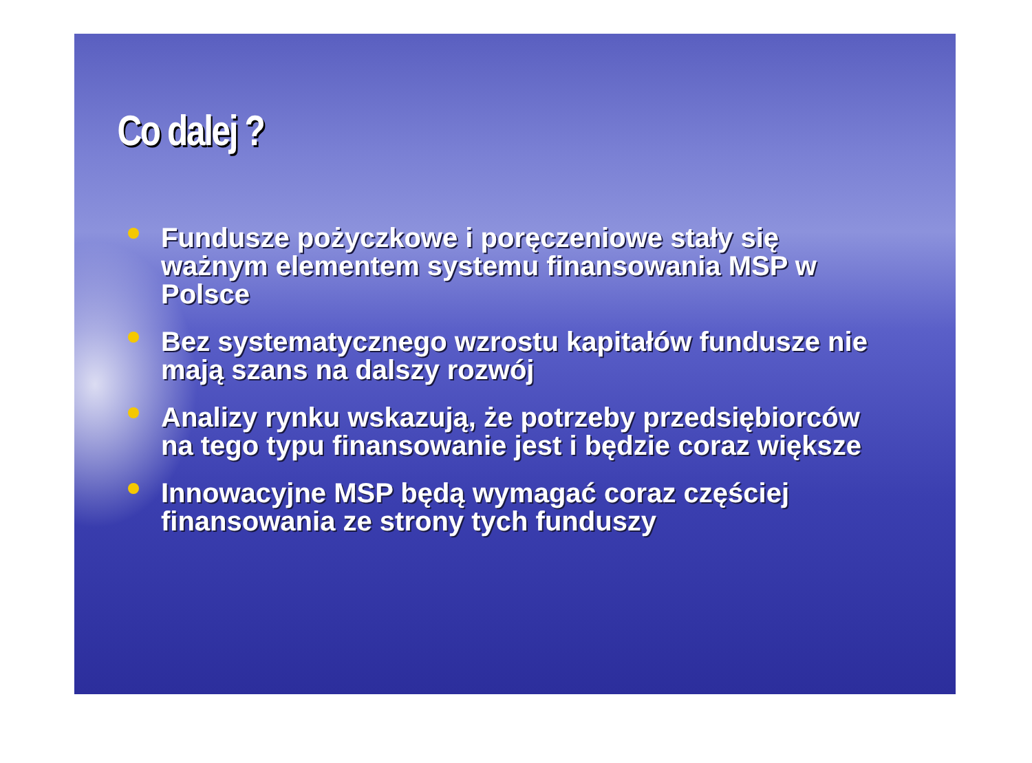Co dalej ?
Fundusze pożyczkowe i poręczeniowe stały się ważnym elementem systemu finansowania MSP w Polsce
Bez systematycznego wzrostu kapitałów fundusze nie mają szans na dalszy rozwój
Analizy rynku wskazują, że potrzeby przedsiębiorców na tego typu finansowanie jest i będzie coraz większe
Innowacyjne MSP będą wymagać coraz częściej finansowania ze strony tych funduszy